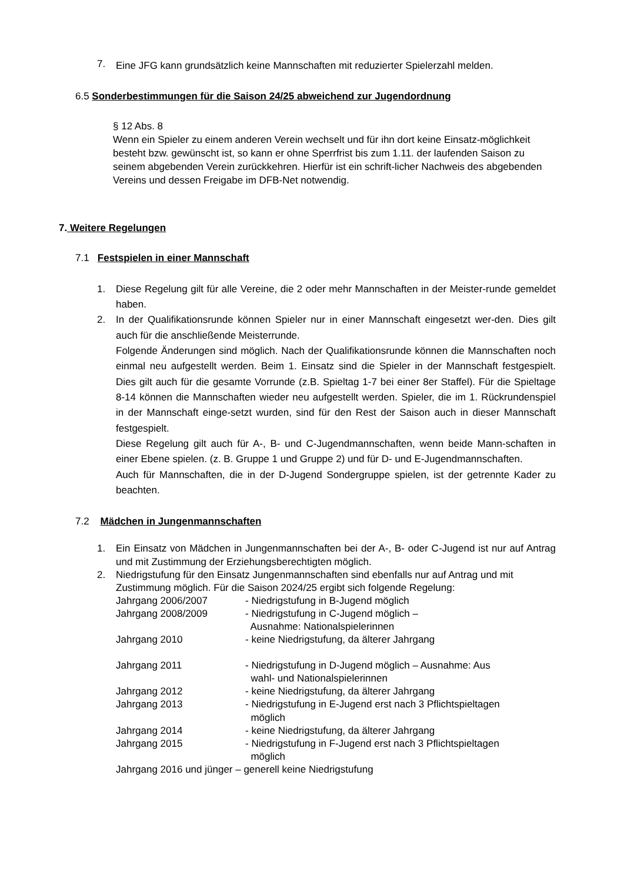7. Eine JFG kann grundsätzlich keine Mannschaften mit reduzierter Spielerzahl melden.
6.5 Sonderbestimmungen für die Saison 24/25 abweichend zur Jugendordnung
§ 12 Abs. 8
Wenn ein Spieler zu einem anderen Verein wechselt und für ihn dort keine Einsatz-möglichkeit besteht bzw. gewünscht ist, so kann er ohne Sperrfrist bis zum 1.11. der laufenden Saison zu seinem abgebenden Verein zurückkehren. Hierfür ist ein schrift-licher Nachweis des abgebenden Vereins und dessen Freigabe im DFB-Net notwendig.
7. Weitere Regelungen
7.1 Festspielen in einer Mannschaft
1. Diese Regelung gilt für alle Vereine, die 2 oder mehr Mannschaften in der Meister-runde gemeldet haben.
2. In der Qualifikationsrunde können Spieler nur in einer Mannschaft eingesetzt wer-den. Dies gilt auch für die anschließende Meisterrunde.
Folgende Änderungen sind möglich. Nach der Qualifikationsrunde können die Mannschaften noch einmal neu aufgestellt werden. Beim 1. Einsatz sind die Spieler in der Mannschaft festgespielt. Dies gilt auch für die gesamte Vorrunde (z.B. Spieltag 1-7 bei einer 8er Staffel). Für die Spieltage 8-14 können die Mannschaften wieder neu aufgestellt werden. Spieler, die im 1. Rückrundenspiel in der Mannschaft einge-setzt wurden, sind für den Rest der Saison auch in dieser Mannschaft festgespielt.
Diese Regelung gilt auch für A-, B- und C-Jugendmannschaften, wenn beide Mann-schaften in einer Ebene spielen. (z. B. Gruppe 1 und Gruppe 2) und für D- und E-Jugendmannschaften.
Auch für Mannschaften, die in der D-Jugend Sondergruppe spielen, ist der getrennte Kader zu beachten.
7.2 Mädchen in Jungenmannschaften
1. Ein Einsatz von Mädchen in Jungenmannschaften bei der A-, B- oder C-Jugend ist nur auf Antrag und mit Zustimmung der Erziehungsberechtigten möglich.
2. Niedrigstufung für den Einsatz Jungenmannschaften sind ebenfalls nur auf Antrag und mit Zustimmung möglich. Für die Saison 2024/25 ergibt sich folgende Regelung:
Jahrgang 2006/2007 - Niedrigstufung in B-Jugend möglich
Jahrgang 2008/2009 - Niedrigstufung in C-Jugend möglich –
Ausnahme: Nationalspielerinnen
Jahrgang 2010 - keine Niedrigstufung, da älterer Jahrgang
Jahrgang 2011 - Niedrigstufung in D-Jugend möglich – Ausnahme: Aus
wahl- und Nationalspielerinnen
Jahrgang 2012 - keine Niedrigstufung, da älterer Jahrgang
Jahrgang 2013 - Niedrigstufung in E-Jugend erst nach 3 Pflichtspieltagen
möglich
Jahrgang 2014 - keine Niedrigstufung, da älterer Jahrgang
Jahrgang 2015 - Niedrigstufung in F-Jugend erst nach 3 Pflichtspieltagen
möglich
Jahrgang 2016 und jünger – generell keine Niedrigstufung